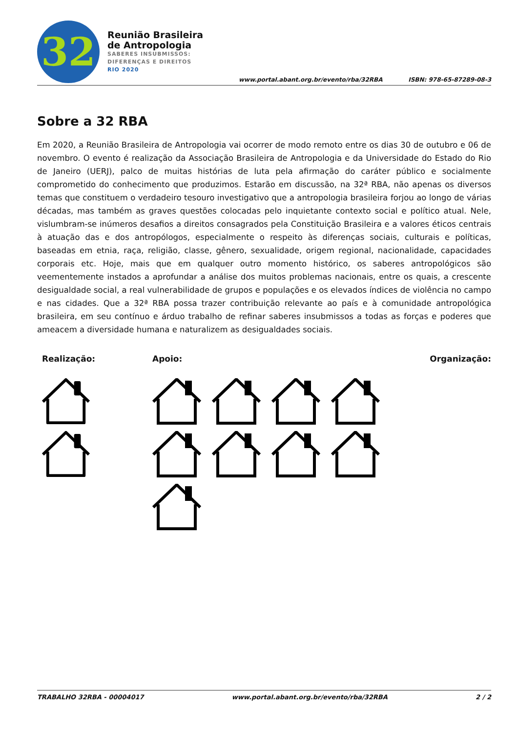32
Reunião Brasileira
de Antropologia
SABERES INSUBMISSOS:
DIFERENÇAS E DIREITOS
RIO 2020
www.portal.abant.org.br/evento/rba/32RBA
ISBN: 978-65-87289-08-3
Sobre a 32 RBA
Em 2020, a Reunião Brasileira de Antropologia vai ocorrer de modo remoto entre os dias 30 de outubro e 06 de novembro. O evento é realização da Associação Brasileira de Antropologia e da Universidade do Estado do Rio de Janeiro (UERJ), palco de muitas histórias de luta pela afirmação do caráter público e socialmente comprometido do conhecimento que produzimos. Estarão em discussão, na 32ª RBA, não apenas os diversos temas que constituem o verdadeiro tesouro investigativo que a antropologia brasileira forjou ao longo de várias décadas, mas também as graves questões colocadas pelo inquietante contexto social e político atual. Nele, vislumbram-se inúmeros desafios a direitos consagrados pela Constituição Brasileira e a valores éticos centrais à atuação das e dos antropólogos, especialmente o respeito às diferenças sociais, culturais e políticas, baseadas em etnia, raça, religião, classe, gênero, sexualidade, origem regional, nacionalidade, capacidades corporais etc. Hoje, mais que em qualquer outro momento histórico, os saberes antropológicos são veementemente instados a aprofundar a análise dos muitos problemas nacionais, entre os quais, a crescente desigualdade social, a real vulnerabilidade de grupos e populações e os elevados índices de violência no campo e nas cidades. Que a 32ª RBA possa trazer contribuição relevante ao país e à comunidade antropológica brasileira, em seu contínuo e árduo trabalho de refinar saberes insubmissos a todas as forças e poderes que ameacem a diversidade humana e naturalizem as desigualdades sociais.
Realização: Apoio: Organização:
TRABALHO 32RBA - 00004017 www.portal.abant.org.br/evento/rba/32RBA 2 / 2